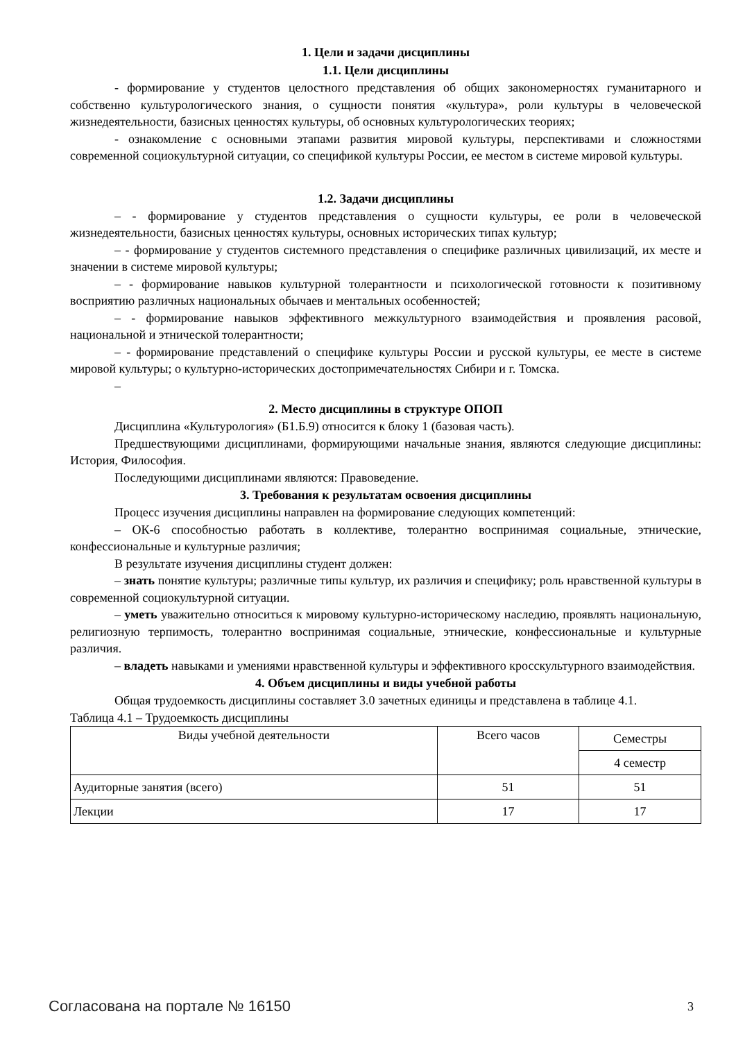1. Цели и задачи дисциплины
1.1. Цели дисциплины
- формирование у студентов целостного представления об общих закономерностях гуманитарного и собственно культурологического знания, о сущности понятия «культура», роли культуры в человеческой жизнедеятельности, базисных ценностях культуры, об основных культурологических теориях;
- ознакомление с основными этапами развития мировой культуры, перспективами и сложностями современной социокультурной ситуации, со спецификой культуры России, ее местом в системе мировой культуры.
1.2. Задачи дисциплины
– - формирование у студентов представления о сущности культуры, ее роли в человеческой жизнедеятельности, базисных ценностях культуры, основных исторических типах культур;
– - формирование у студентов системного представления о специфике различных цивилизаций, их месте и значении в системе мировой культуры;
– - формирование навыков культурной толерантности и психологической готовности к позитивному восприятию различных национальных обычаев и ментальных особенностей;
– - формирование навыков эффективного межкультурного взаимодействия и проявления расовой, национальной и этнической толерантности;
– - формирование представлений о специфике культуры России и русской культуры, ее месте в системе мировой культуры; о культурно-исторических достопримечательностях Сибири и г. Томска.
–
2. Место дисциплины в структуре ОПОП
Дисциплина «Культурология» (Б1.Б.9) относится к блоку 1 (базовая часть).
Предшествующими дисциплинами, формирующими начальные знания, являются следующие дисциплины: История, Философия.
Последующими дисциплинами являются: Правоведение.
3. Требования к результатам освоения дисциплины
Процесс изучения дисциплины направлен на формирование следующих компетенций:
– ОК-6 способностью работать в коллективе, толерантно воспринимая социальные, этнические, конфессиональные и культурные различия;
В результате изучения дисциплины студент должен:
– знать понятие культуры; различные типы культур, их различия и специфику; роль нравственной культуры в современной социокультурной ситуации.
– уметь уважительно относиться к мировому культурно-историческому наследию, проявлять национальную, религиозную терпимость, толерантно воспринимая социальные, этнические, конфессиональные и культурные различия.
– владеть навыками и умениями нравственной культуры и эффективного кросскультурного взаимодействия.
4. Объем дисциплины и виды учебной работы
Общая трудоемкость дисциплины составляет 3.0 зачетных единицы и представлена в таблице 4.1.
Таблица 4.1 – Трудоемкость дисциплины
| Виды учебной деятельности | Всего часов | Семестры |
| | | 4 семестр |
| Аудиторные занятия (всего) | 51 | 51 |
| Лекции | 17 | 17 |
Согласована на портале № 16150 3